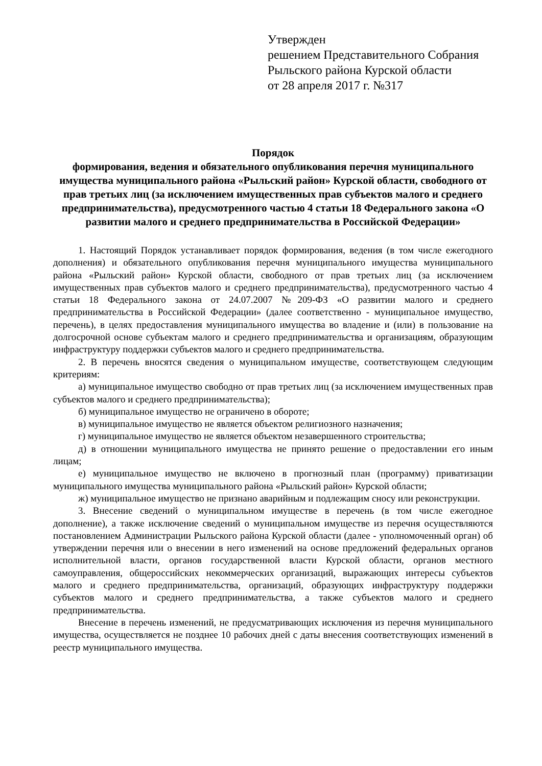Утвержден
решением Представительного Собрания
Рыльского района Курской области
от 28 апреля 2017 г. №317
Порядок
формирования, ведения и обязательного опубликования перечня муниципального имущества муниципального района «Рыльский район» Курской области, свободного от прав третьих лиц (за исключением имущественных прав субъектов малого и среднего предпринимательства), предусмотренного частью 4 статьи 18 Федерального закона «О развитии малого и среднего предпринимательства в Российской Федерации»
1. Настоящий Порядок устанавливает порядок формирования, ведения (в том числе ежегодного дополнения) и обязательного опубликования перечня муниципального имущества муниципального района «Рыльский район» Курской области, свободного от прав третьих лиц (за исключением имущественных прав субъектов малого и среднего предпринимательства), предусмотренного частью 4 статьи 18 Федерального закона от 24.07.2007 №209-ФЗ «О развитии малого и среднего предпринимательства в Российской Федерации» (далее соответственно - муниципальное имущество, перечень), в целях предоставления муниципального имущества во владение и (или) в пользование на долгосрочной основе субъектам малого и среднего предпринимательства и организациям, образующим инфраструктуру поддержки субъектов малого и среднего предпринимательства.
2. В перечень вносятся сведения о муниципальном имуществе, соответствующем следующим критериям:
а) муниципальное имущество свободно от прав третьих лиц (за исключением имущественных прав субъектов малого и среднего предпринимательства);
б) муниципальное имущество не ограничено в обороте;
в) муниципальное имущество не является объектом религиозного назначения;
г) муниципальное имущество не является объектом незавершенного строительства;
д) в отношении муниципального имущества не принято решение о предоставлении его иным лицам;
е) муниципальное имущество не включено в прогнозный план (программу) приватизации муниципального имущества муниципального района «Рыльский район» Курской области;
ж) муниципальное имущество не признано аварийным и подлежащим сносу или реконструкции.
3. Внесение сведений о муниципальном имуществе в перечень (в том числе ежегодное дополнение), а также исключение сведений о муниципальном имуществе из перечня осуществляются постановлением Администрации Рыльского района Курской области (далее - уполномоченный орган) об утверждении перечня или о внесении в него изменений на основе предложений федеральных органов исполнительной власти, органов государственной власти Курской области, органов местного самоуправления, общероссийских некоммерческих организаций, выражающих интересы субъектов малого и среднего предпринимательства, организаций, образующих инфраструктуру поддержки субъектов малого и среднего предпринимательства, а также субъектов малого и среднего предпринимательства.
Внесение в перечень изменений, не предусматривающих исключения из перечня муниципального имущества, осуществляется не позднее 10 рабочих дней с даты внесения соответствующих изменений в реестр муниципального имущества.